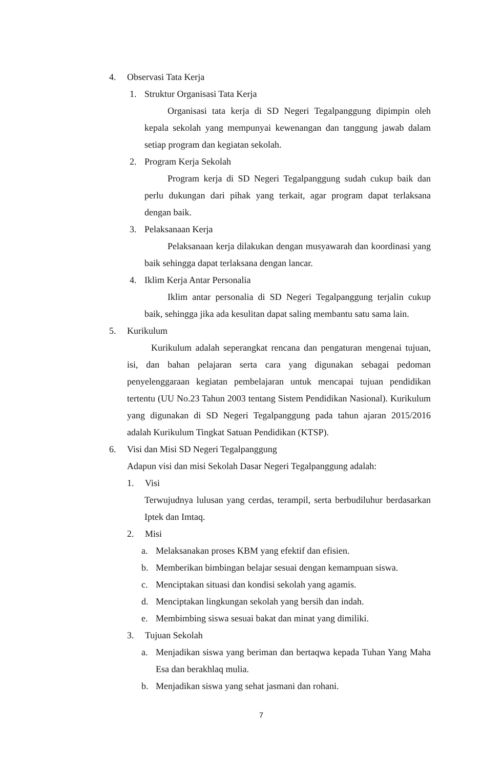4. Observasi Tata Kerja
1. Struktur Organisasi Tata Kerja
Organisasi tata kerja di SD Negeri Tegalpanggung dipimpin oleh kepala sekolah yang mempunyai kewenangan dan tanggung jawab dalam setiap program dan kegiatan sekolah.
2. Program Kerja Sekolah
Program kerja di SD Negeri Tegalpanggung sudah cukup baik dan perlu dukungan dari pihak yang terkait, agar program dapat terlaksana dengan baik.
3. Pelaksanaan Kerja
Pelaksanaan kerja dilakukan dengan musyawarah dan koordinasi yang baik sehingga dapat terlaksana dengan lancar.
4. Iklim Kerja Antar Personalia
Iklim antar personalia di SD Negeri Tegalpanggung terjalin cukup baik, sehingga jika ada kesulitan dapat saling membantu satu sama lain.
5. Kurikulum
Kurikulum adalah seperangkat rencana dan pengaturan mengenai tujuan, isi, dan bahan pelajaran serta cara yang digunakan sebagai pedoman penyelenggaraan kegiatan pembelajaran untuk mencapai tujuan pendidikan tertentu (UU No.23 Tahun 2003 tentang Sistem Pendidikan Nasional). Kurikulum yang digunakan di SD Negeri Tegalpanggung pada tahun ajaran 2015/2016 adalah Kurikulum Tingkat Satuan Pendidikan (KTSP).
6. Visi dan Misi SD Negeri Tegalpanggung
Adapun visi dan misi Sekolah Dasar Negeri Tegalpanggung adalah:
1. Visi
Terwujudnya lulusan yang cerdas, terampil, serta berbudiluhur berdasarkan Iptek dan Imtaq.
2. Misi
a. Melaksanakan proses KBM yang efektif dan efisien.
b. Memberikan bimbingan belajar sesuai dengan kemampuan siswa.
c. Menciptakan situasi dan kondisi sekolah yang agamis.
d. Menciptakan lingkungan sekolah yang bersih dan indah.
e. Membimbing siswa sesuai bakat dan minat yang dimiliki.
3. Tujuan Sekolah
a. Menjadikan siswa yang beriman dan bertaqwa kepada Tuhan Yang Maha Esa dan berakhlaq mulia.
b. Menjadikan siswa yang sehat jasmani dan rohani.
7